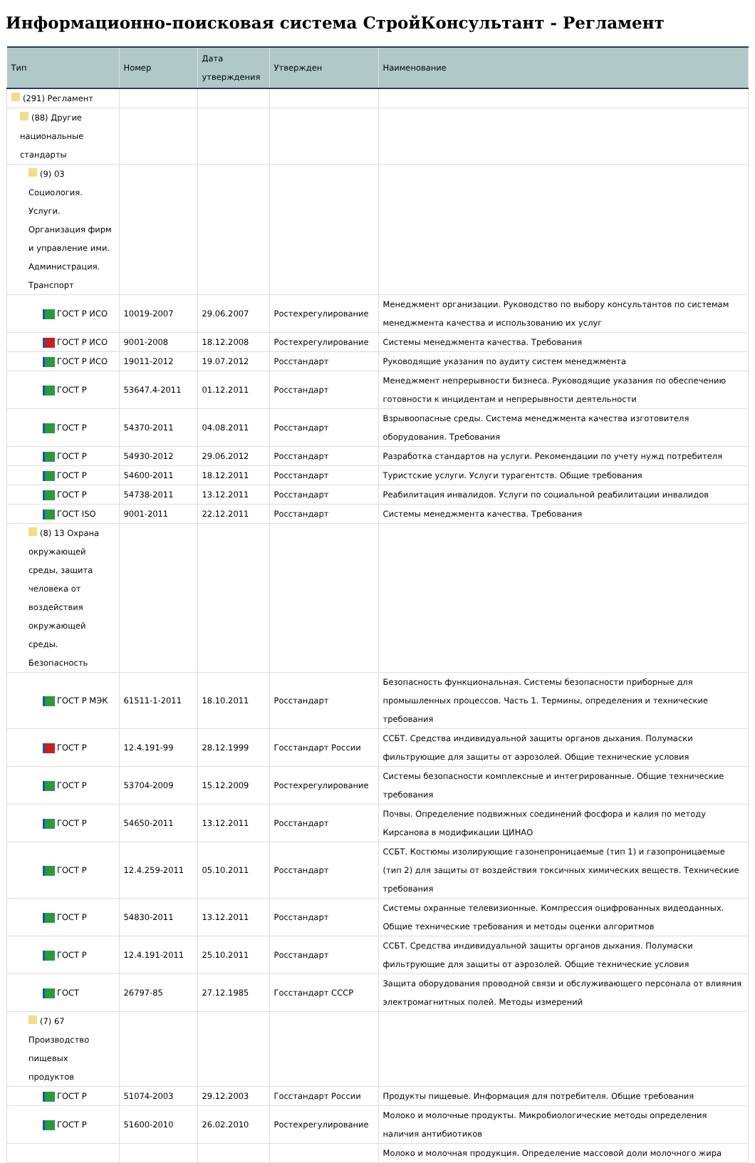Информационно-поисковая система СтройКонсультант - Регламент
| Тип | Номер | Дата утверждения | Утвержден | Наименование |
| --- | --- | --- | --- | --- |
| (291) Регламент | | | | |
| (88) Другие национальные стандарты | | | | |
| (9) 03 Социология. Услуги. Организация фирм и управление ими. Администрация. Транспорт | | | | |
| ГОСТ Р ИСО | 10019-2007 | 29.06.2007 | Ростехрегулирование | Менеджмент организации. Руководство по выбору консультантов по системам менеджмента качества и использованию их услуг |
| ГОСТ Р ИСО | 9001-2008 | 18.12.2008 | Ростехрегулирование | Системы менеджмента качества. Требования |
| ГОСТ Р ИСО | 19011-2012 | 19.07.2012 | Росстандарт | Руководящие указания по аудиту систем менеджмента |
| ГОСТ Р | 53647.4-2011 | 01.12.2011 | Росстандарт | Менеджмент непрерывности бизнеса. Руководящие указания по обеспечению готовности к инцидентам и непрерывности деятельности |
| ГОСТ Р | 54370-2011 | 04.08.2011 | Росстандарт | Взрывоопасные среды. Система менеджмента качества изготовителя оборудования. Требования |
| ГОСТ Р | 54930-2012 | 29.06.2012 | Росстандарт | Разработка стандартов на услуги. Рекомендации по учету нужд потребителя |
| ГОСТ Р | 54600-2011 | 18.12.2011 | Росстандарт | Туристские услуги. Услуги турагентств. Общие требования |
| ГОСТ Р | 54738-2011 | 13.12.2011 | Росстандарт | Реабилитация инвалидов. Услуги по социальной реабилитации инвалидов |
| ГОСТ ISO | 9001-2011 | 22.12.2011 | Росстандарт | Системы менеджмента качества. Требования |
| (8) 13 Охрана окружающей среды, защита человека от воздействия окружающей среды. Безопасность | | | | |
| ГОСТ Р МЭК | 61511-1-2011 | 18.10.2011 | Росстандарт | Безопасность функциональная. Системы безопасности приборные для промышленных процессов. Часть 1. Термины, определения и технические требования |
| ГОСТ Р | 12.4.191-99 | 28.12.1999 | Госстандарт России | ССБТ. Средства индивидуальной защиты органов дыхания. Полумаски фильтрующие для защиты от аэрозолей. Общие технические условия |
| ГОСТ Р | 53704-2009 | 15.12.2009 | Ростехрегулирование | Системы безопасности комплексные и интегрированные. Общие технические требования |
| ГОСТ Р | 54650-2011 | 13.12.2011 | Росстандарт | Почвы. Определение подвижных соединений фосфора и калия по методу Кирсанова в модификации ЦИНАО |
| ГОСТ Р | 12.4.259-2011 | 05.10.2011 | Росстандарт | ССБТ. Костюмы изолирующие газонепроницаемые (тип 1) и газопроницаемые (тип 2) для защиты от воздействия токсичных химических веществ. Технические требования |
| ГОСТ Р | 54830-2011 | 13.12.2011 | Росстандарт | Системы охранные телевизионные. Компрессия оцифрованных видеоданных. Общие технические требования и методы оценки алгоритмов |
| ГОСТ Р | 12.4.191-2011 | 25.10.2011 | Росстандарт | ССБТ. Средства индивидуальной защиты органов дыхания. Полумаски фильтрующие для защиты от аэрозолей. Общие технические условия |
| ГОСТ | 26797-85 | 27.12.1985 | Госстандарт СССР | Защита оборудования проводной связи и обслуживающего персонала от влияния электромагнитных полей. Методы измерений |
| (7) 67 Производство пищевых продуктов | | | | |
| ГОСТ Р | 51074-2003 | 29.12.2003 | Госстандарт России | Продукты пищевые. Информация для потребителя. Общие требования |
| ГОСТ Р | 51600-2010 | 26.02.2010 | Ростехрегулирование | Молоко и молочные продукты. Микробиологические методы определения наличия антибиотиков |
| | | | | Молоко и молочная продукция. Определение массовой доли молочного жира |